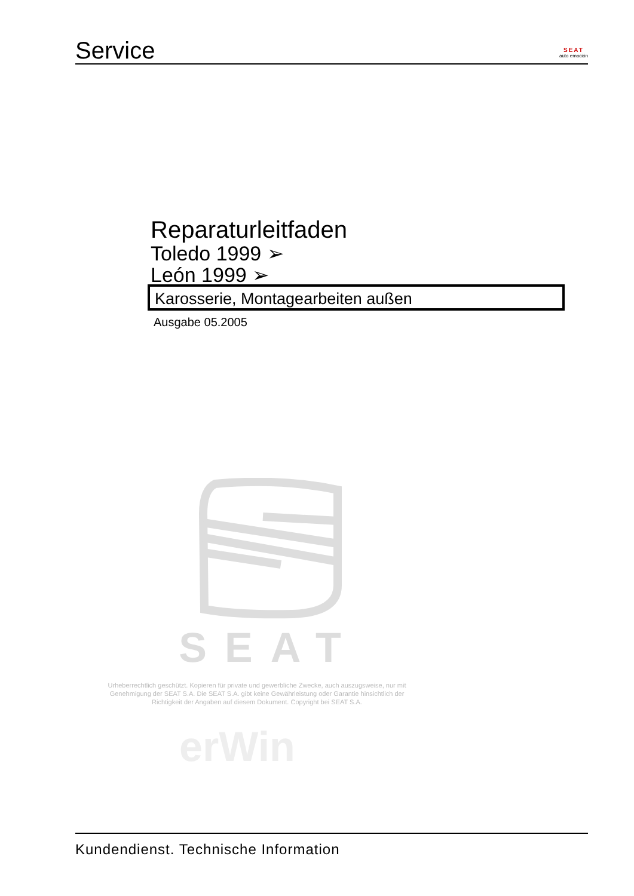Service
SEAT
auto emoción
Reparaturleitfaden
Toledo 1999 ➢
León 1999 ➢
Karosserie, Montagearbeiten außen
Ausgabe 05.2005
SEAT
Urheberrechtlich geschützt. Kopieren für private und gewerbliche Zwecke, auch auszugsweise, nur mit Genehmigung der SEAT S.A. Die SEAT S.A. gibt keine Gewährleistung oder Garantie hinsichtlich der Richtigkeit der Angaben auf diesem Dokument. Copyright bei SEAT S.A.
erWin
Kundendienst. Technische Information